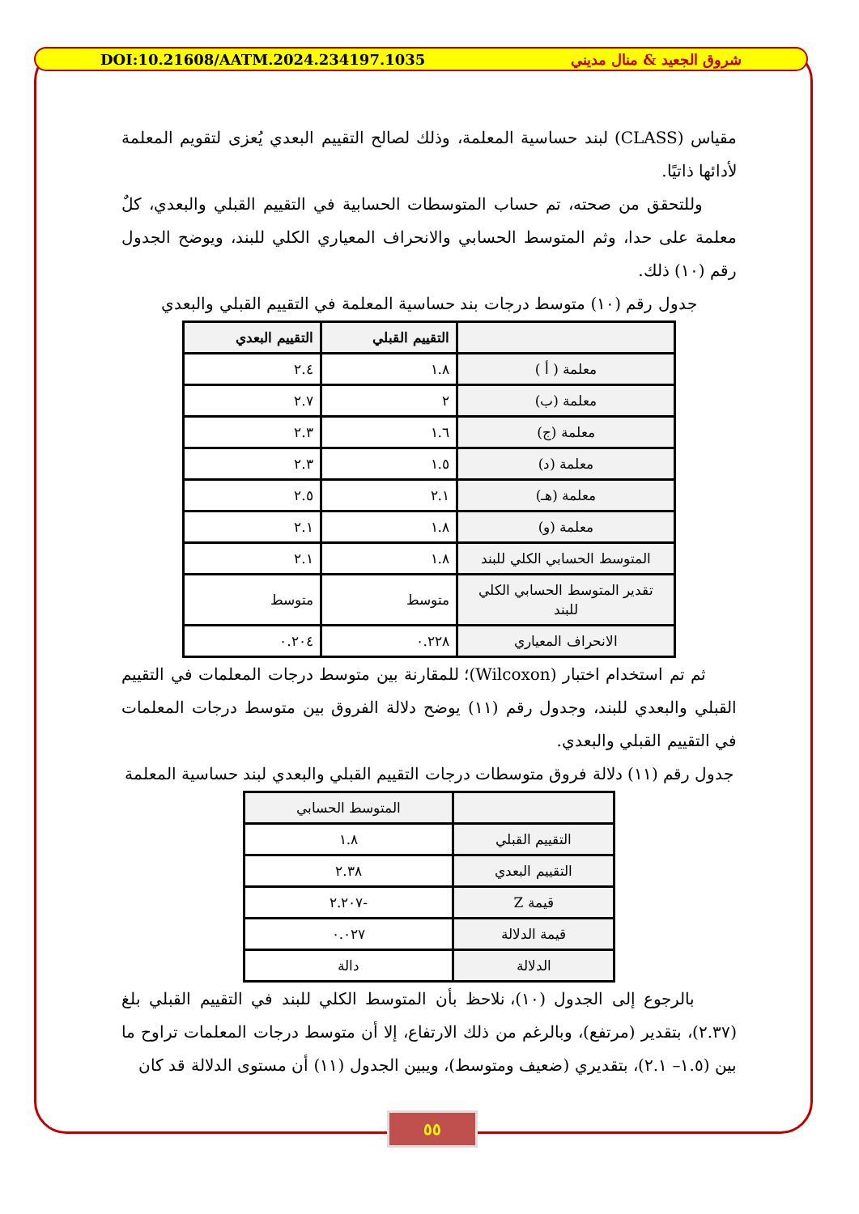DOI:10.21608/AATM.2024.234197.1035 شروق الجعيد & منال مديني
مقياس (CLASS) لبند حساسية المعلمة، وذلك لصالح التقييم البعدي يُعزى لتقويم المعلمة لأدائها ذاتيًا.
وللتحقق من صحته، تم حساب المتوسطات الحسابية في التقييم القبلي والبعدي، كلٌ معلمة على حدا، وثم المتوسط الحسابي والانحراف المعياري الكلي للبند، ويوضح الجدول رقم (١٠) ذلك.
جدول رقم (١٠) متوسط درجات بند حساسية المعلمة في التقييم القبلي والبعدي
| | التقييم القبلي | التقييم البعدي |
| --- | --- | --- |
| معلمة ( أ ) | ١.٨ | ٢.٤ |
| معلمة (ب) | ٢ | ٢.٧ |
| معلمة (ج) | ١.٦ | ٢.٣ |
| معلمة (د) | ١.٥ | ٢.٣ |
| معلمة (هـ) | ٢.١ | ٢.٥ |
| معلمة (و) | ١.٨ | ٢.١ |
| المتوسط الحسابي الكلي للبند | ١.٨ | ٢.١ |
| تقدير المتوسط الحسابي الكلي للبند | متوسط | متوسط |
| الانحراف المعياري | ٠.٢٢٨ | ٠.٢٠٤ |
ثم تم استخدام اختبار (Wilcoxon)؛ للمقارنة بين متوسط درجات المعلمات في التقييم القبلي والبعدي للبند، وجدول رقم (١١) يوضح دلالة الفروق بين متوسط درجات المعلمات في التقييم القبلي والبعدي.
جدول رقم (١١) دلالة فروق متوسطات درجات التقييم القبلي والبعدي لبند حساسية المعلمة
| | المتوسط الحسابي |
| --- | --- |
| التقييم القبلي | ١.٨ |
| التقييم البعدي | ٢.٣٨ |
| قيمة Z | -٢.٢٠٧ |
| قيمة الدلالة | ٠.٠٢٧ |
| الدلالة | دالة |
بالرجوع إلى الجدول (١٠)، نلاحظ بأن المتوسط الكلي للبند في التقييم القبلي بلغ (٢.٣٧)، بتقدير (مرتفع)، وبالرغم من ذلك الارتفاع، إلا أن متوسط درجات المعلمات تراوح ما بين (١.٥– ٢.١)، بتقديري (ضعيف ومتوسط)، ويبين الجدول (١١) أن مستوى الدلالة قد كان
٥٥